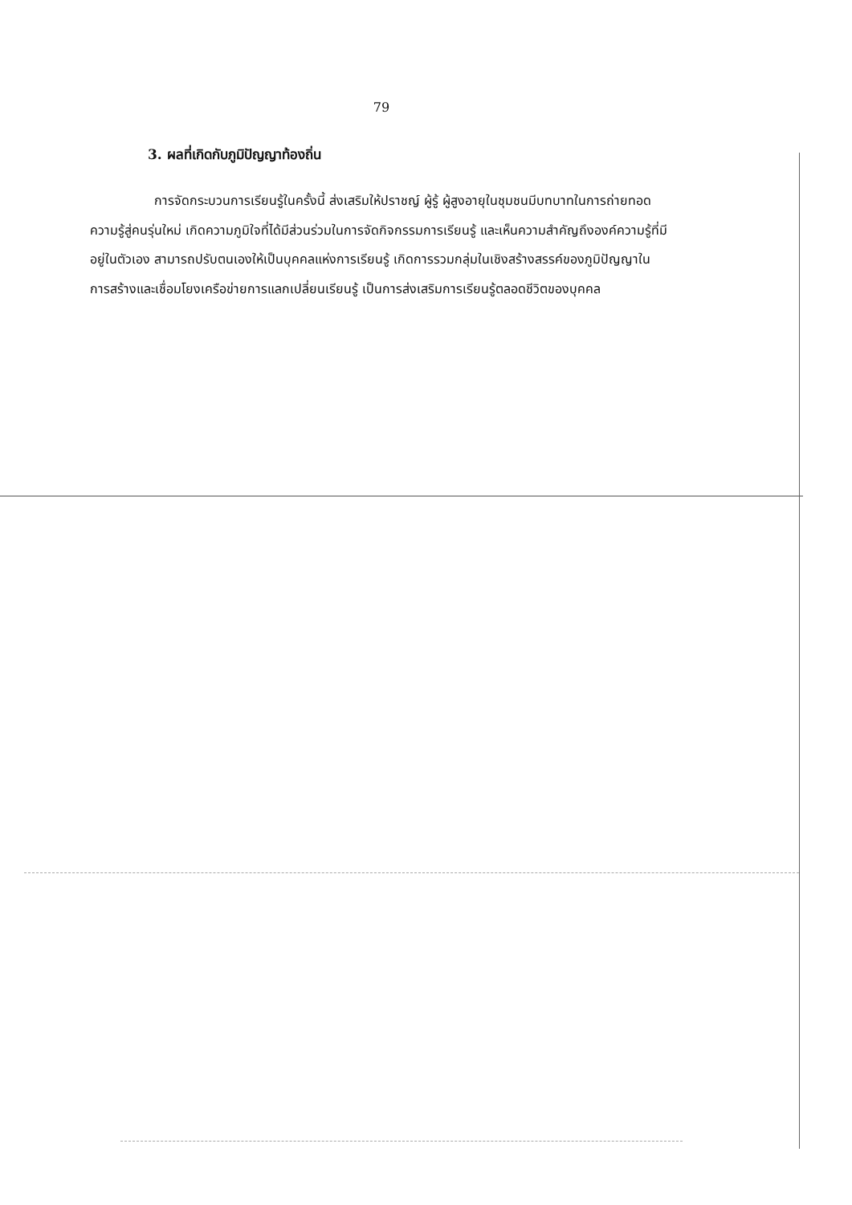79
3. ผลที่เกิดกับภูมิปัญญาท้องถิ่น
การจัดกระบวนการเรียนรู้ในครั้งนี้ ส่งเสริมให้ปราชญ์ ผู้รู้ ผู้สูงอายุในชุมชนมีบทบาทในการถ่ายทอดความรู้สู่คนรุ่นใหม่ เกิดความภูมิใจที่ได้มีส่วนร่วมในการจัดกิจกรรมการเรียนรู้ และเห็นความสำคัญถึงองค์ความรู้ที่มีอยู่ในตัวเอง สามารถปรับตนเองให้เป็นบุคคลแห่งการเรียนรู้ เกิดการรวมกลุ่มในเชิงสร้างสรรค์ของภูมิปัญญาในการสร้างและเชื่อมโยงเครือข่ายการแลกเปลี่ยนเรียนรู้ เป็นการส่งเสริมการเรียนรู้ตลอดชีวิตของบุคคล